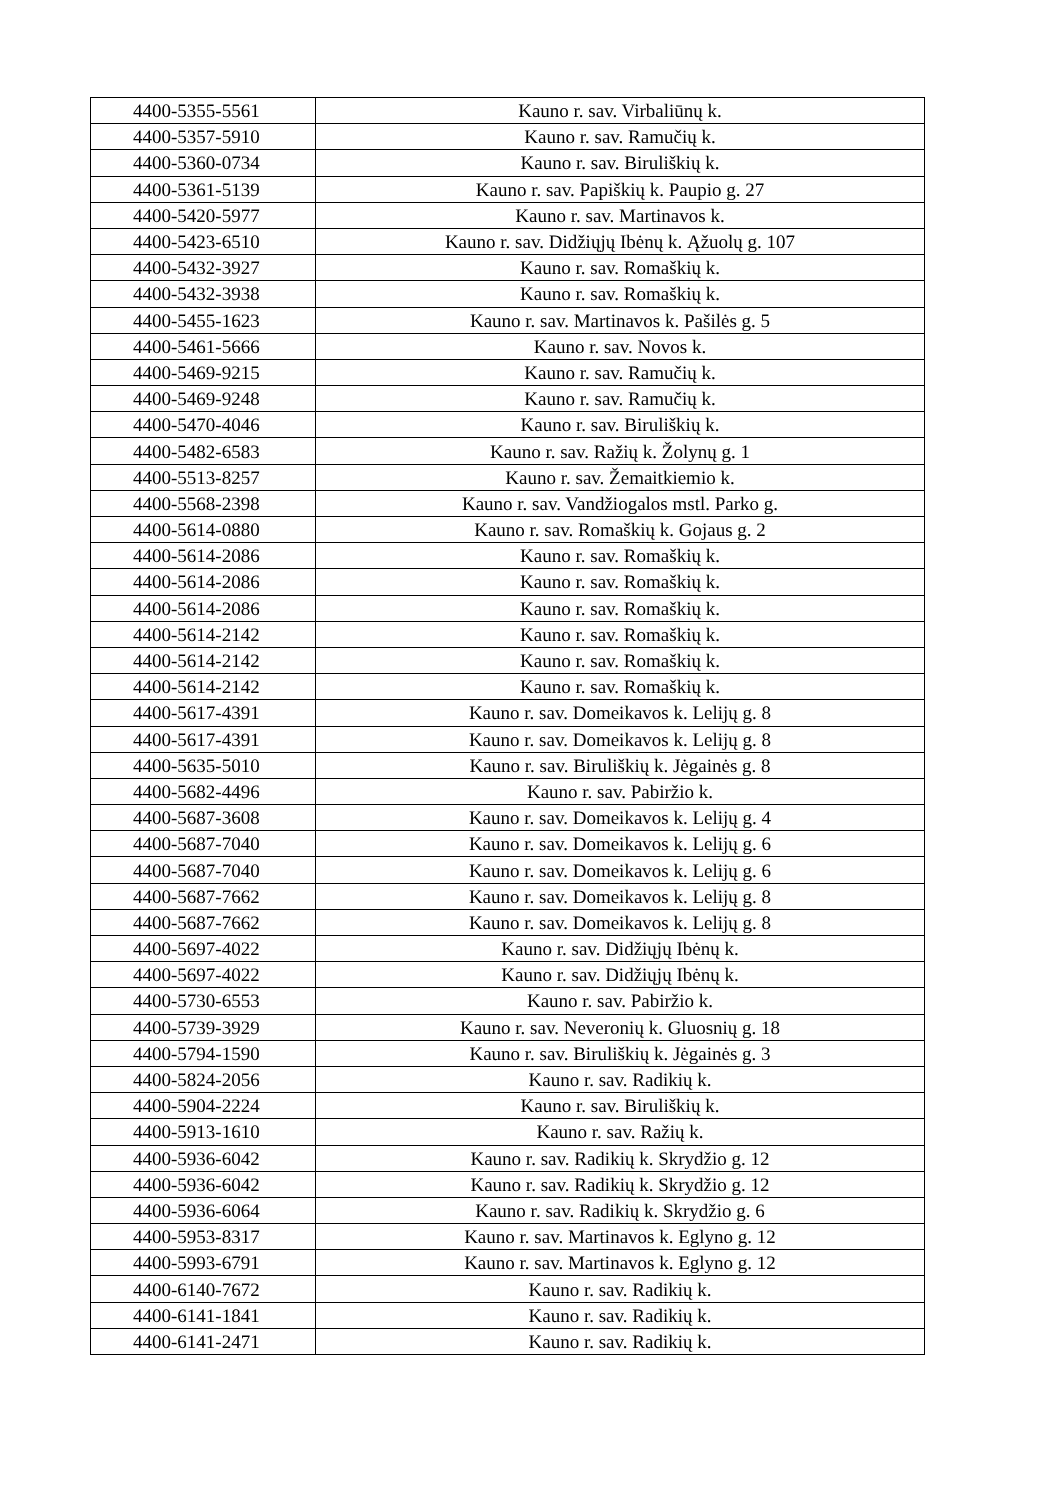| 4400-5355-5561 | Kauno r. sav. Virbaliūnų k. |
| 4400-5357-5910 | Kauno r. sav. Ramučių k. |
| 4400-5360-0734 | Kauno r. sav. Biruliškių k. |
| 4400-5361-5139 | Kauno r. sav. Papiškių k. Paupio g. 27 |
| 4400-5420-5977 | Kauno r. sav. Martinavos k. |
| 4400-5423-6510 | Kauno r. sav. Didžiųjų Ibėnų k. Ąžuolų g. 107 |
| 4400-5432-3927 | Kauno r. sav. Romaškių k. |
| 4400-5432-3938 | Kauno r. sav. Romaškių k. |
| 4400-5455-1623 | Kauno r. sav. Martinavos k. Pašilės g. 5 |
| 4400-5461-5666 | Kauno r. sav. Novos k. |
| 4400-5469-9215 | Kauno r. sav. Ramučių k. |
| 4400-5469-9248 | Kauno r. sav. Ramučių k. |
| 4400-5470-4046 | Kauno r. sav. Biruliškių k. |
| 4400-5482-6583 | Kauno r. sav. Ražių k. Žolynų g. 1 |
| 4400-5513-8257 | Kauno r. sav. Žemaitkiemio k. |
| 4400-5568-2398 | Kauno r. sav. Vandžiogalos mstl. Parko g. |
| 4400-5614-0880 | Kauno r. sav. Romaškių k. Gojaus g. 2 |
| 4400-5614-2086 | Kauno r. sav. Romaškių k. |
| 4400-5614-2086 | Kauno r. sav. Romaškių k. |
| 4400-5614-2086 | Kauno r. sav. Romaškių k. |
| 4400-5614-2142 | Kauno r. sav. Romaškių k. |
| 4400-5614-2142 | Kauno r. sav. Romaškių k. |
| 4400-5614-2142 | Kauno r. sav. Romaškių k. |
| 4400-5617-4391 | Kauno r. sav. Domeikavos k. Lelijų g. 8 |
| 4400-5617-4391 | Kauno r. sav. Domeikavos k. Lelijų g. 8 |
| 4400-5635-5010 | Kauno r. sav. Biruliškių k. Jėgainės g. 8 |
| 4400-5682-4496 | Kauno r. sav. Pabiržio k. |
| 4400-5687-3608 | Kauno r. sav. Domeikavos k. Lelijų g. 4 |
| 4400-5687-7040 | Kauno r. sav. Domeikavos k. Lelijų g. 6 |
| 4400-5687-7040 | Kauno r. sav. Domeikavos k. Lelijų g. 6 |
| 4400-5687-7662 | Kauno r. sav. Domeikavos k. Lelijų g. 8 |
| 4400-5687-7662 | Kauno r. sav. Domeikavos k. Lelijų g. 8 |
| 4400-5697-4022 | Kauno r. sav. Didžiųjų Ibėnų k. |
| 4400-5697-4022 | Kauno r. sav. Didžiųjų Ibėnų k. |
| 4400-5730-6553 | Kauno r. sav. Pabiržio k. |
| 4400-5739-3929 | Kauno r. sav. Neveronių k. Gluosnių g. 18 |
| 4400-5794-1590 | Kauno r. sav. Biruliškių k. Jėgainės g. 3 |
| 4400-5824-2056 | Kauno r. sav. Radikių k. |
| 4400-5904-2224 | Kauno r. sav. Biruliškių k. |
| 4400-5913-1610 | Kauno r. sav. Ražių k. |
| 4400-5936-6042 | Kauno r. sav. Radikių k. Skrydžio g. 12 |
| 4400-5936-6042 | Kauno r. sav. Radikių k. Skrydžio g. 12 |
| 4400-5936-6064 | Kauno r. sav. Radikių k. Skrydžio g. 6 |
| 4400-5953-8317 | Kauno r. sav. Martinavos k. Eglyno g. 12 |
| 4400-5993-6791 | Kauno r. sav. Martinavos k. Eglyno g. 12 |
| 4400-6140-7672 | Kauno r. sav. Radikių k. |
| 4400-6141-1841 | Kauno r. sav. Radikių k. |
| 4400-6141-2471 | Kauno r. sav. Radikių k. |